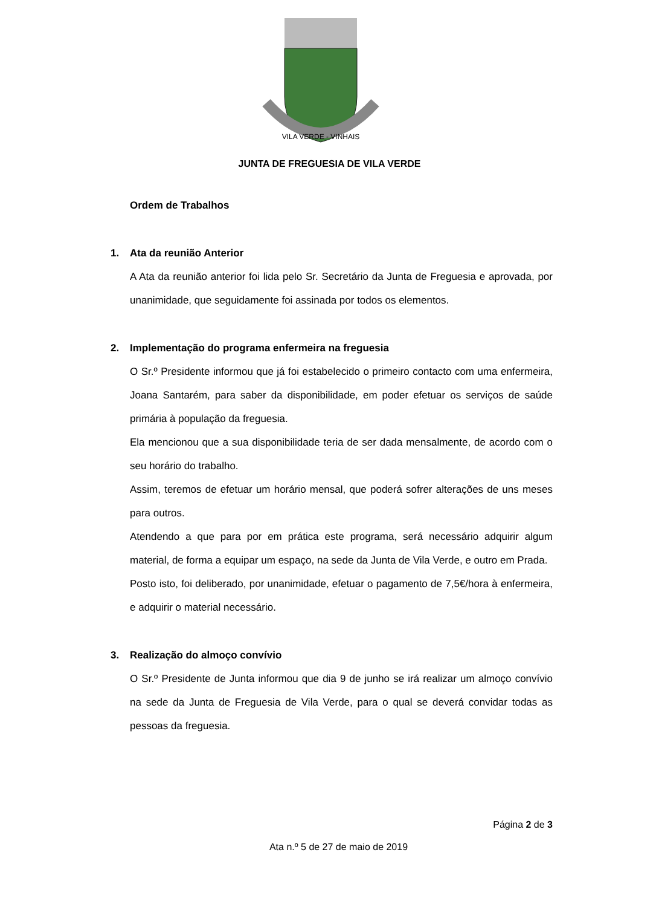VILA VERDE - VINHAIS
JUNTA DE FREGUESIA DE VILA VERDE
Ordem de Trabalhos
1. Ata da reunião Anterior
A Ata da reunião anterior foi lida pelo Sr. Secretário da Junta de Freguesia e aprovada, por unanimidade, que seguidamente foi assinada por todos os elementos.
2. Implementação do programa enfermeira na freguesia
O Sr.º Presidente informou que já foi estabelecido o primeiro contacto com uma enfermeira, Joana Santarém, para saber da disponibilidade, em poder efetuar os serviços de saúde primária à população da freguesia.
Ela mencionou que a sua disponibilidade teria de ser dada mensalmente, de acordo com o seu horário do trabalho.
Assim, teremos de efetuar um horário mensal, que poderá sofrer alterações de uns meses para outros.
Atendendo a que para por em prática este programa, será necessário adquirir algum material, de forma a equipar um espaço, na sede da Junta de Vila Verde, e outro em Prada.
Posto isto, foi deliberado, por unanimidade, efetuar o pagamento de 7,5€/hora à enfermeira, e adquirir o material necessário.
3. Realização do almoço convívio
O Sr.º Presidente de Junta informou que dia 9 de junho se irá realizar um almoço convívio na sede da Junta de Freguesia de Vila Verde, para o qual se deverá convidar todas as pessoas da freguesia.
Página 2 de 3
Ata n.º 5 de 27 de maio de 2019